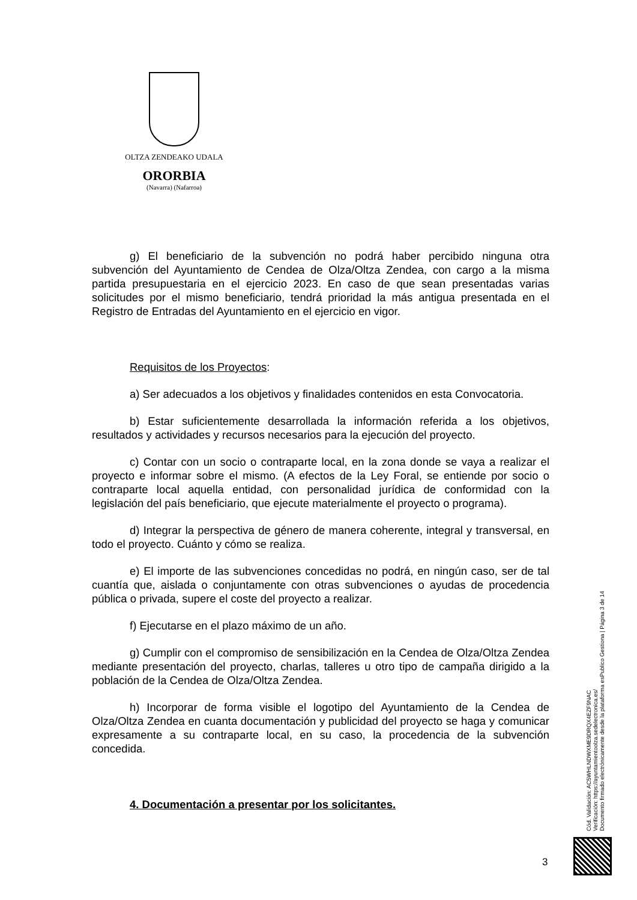OLTZA ZENDEAKO UDALA
ORORBIA
(Navarra) (Nafarroa)
g) El beneficiario de la subvención no podrá haber percibido ninguna otra subvención del Ayuntamiento de Cendea de Olza/Oltza Zendea, con cargo a la misma partida presupuestaria en el ejercicio 2023. En caso de que sean presentadas varias solicitudes por el mismo beneficiario, tendrá prioridad la más antigua presentada en el Registro de Entradas del Ayuntamiento en el ejercicio en vigor.
Requisitos de los Proyectos:
a) Ser adecuados a los objetivos y finalidades contenidos en esta Convocatoria.
b) Estar suficientemente desarrollada la información referida a los objetivos, resultados y actividades y recursos necesarios para la ejecución del proyecto.
c) Contar con un socio o contraparte local, en la zona donde se vaya a realizar el proyecto e informar sobre el mismo. (A efectos de la Ley Foral, se entiende por socio o contraparte local aquella entidad, con personalidad jurídica de conformidad con la legislación del país beneficiario, que ejecute materialmente el proyecto o programa).
d) Integrar la perspectiva de género de manera coherente, integral y transversal, en todo el proyecto. Cuánto y cómo se realiza.
e) El importe de las subvenciones concedidas no podrá, en ningún caso, ser de tal cuantía que, aislada o conjuntamente con otras subvenciones o ayudas de procedencia pública o privada, supere el coste del proyecto a realizar.
f) Ejecutarse en el plazo máximo de un año.
g) Cumplir con el compromiso de sensibilización en la Cendea de Olza/Oltza Zendea mediante presentación del proyecto, charlas, talleres u otro tipo de campaña dirigido a la población de la Cendea de Olza/Oltza Zendea.
h) Incorporar de forma visible el logotipo del Ayuntamiento de la Cendea de Olza/Oltza Zendea en cuanta documentación y publicidad del proyecto se haga y comunicar expresamente a su contraparte local, en su caso, la procedencia de la subvención concedida.
4. Documentación a presentar por los solicitantes.
Cód. Validación: AC5WHLNDWXME9DRQX4EZF9NAC
Verificación: https://ayuntamientoolza.sedelectronica.es/
Documento firmado electrónicamente desde la plataforma esPublico Gestiona | Página 3 de 14
3